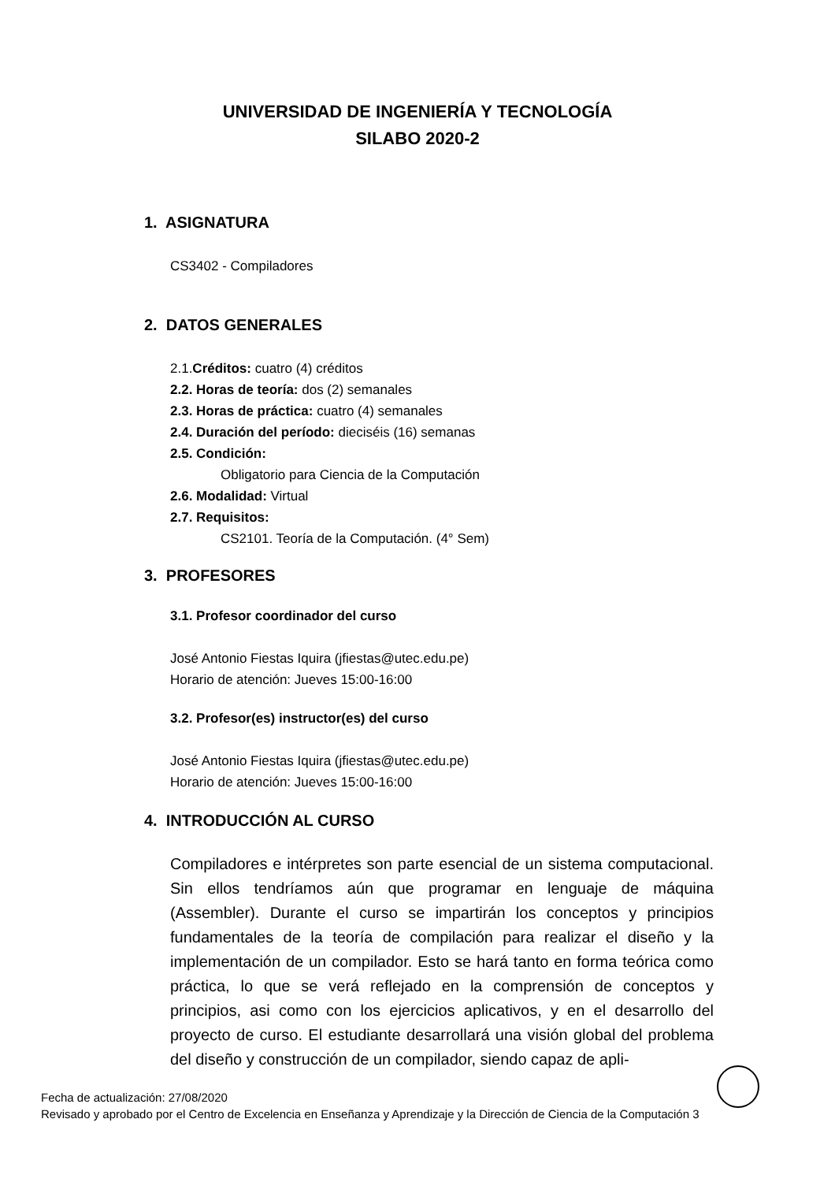UNIVERSIDAD DE INGENIERÍA Y TECNOLOGÍA
SILABO 2020-2
1. ASIGNATURA
CS3402 - Compiladores
2. DATOS GENERALES
2.1.Créditos: cuatro (4) créditos
2.2. Horas de teoría: dos (2) semanales
2.3. Horas de práctica: cuatro (4) semanales
2.4. Duración del período: dieciséis (16) semanas
2.5. Condición:
Obligatorio para Ciencia de la Computación
2.6. Modalidad: Virtual
2.7. Requisitos:
CS2101. Teoría de la Computación. (4° Sem)
3. PROFESORES
3.1. Profesor coordinador del curso
José Antonio Fiestas Iquira (jfiestas@utec.edu.pe)
Horario de atención: Jueves 15:00-16:00
3.2. Profesor(es) instructor(es) del curso
José Antonio Fiestas Iquira (jfiestas@utec.edu.pe)
Horario de atención: Jueves 15:00-16:00
4. INTRODUCCIÓN AL CURSO
Compiladores e intérpretes son parte esencial de un sistema computacional. Sin ellos tendríamos aún que programar en lenguaje de máquina (Assembler). Durante el curso se impartirán los conceptos y principios fundamentales de la teoría de compilación para realizar el diseño y la implementación de un compilador. Esto se hará tanto en forma teórica como práctica, lo que se verá reflejado en la comprensión de conceptos y principios, asi como con los ejercicios aplicativos, y en el desarrollo del proyecto de curso. El estudiante desarrollará una visión global del problema del diseño y construcción de un compilador, siendo capaz de apli-
Fecha de actualización: 27/08/2020
Revisado y aprobado por el Centro de Excelencia en Enseñanza y Aprendizaje y la Dirección de Ciencia de la Computación 3